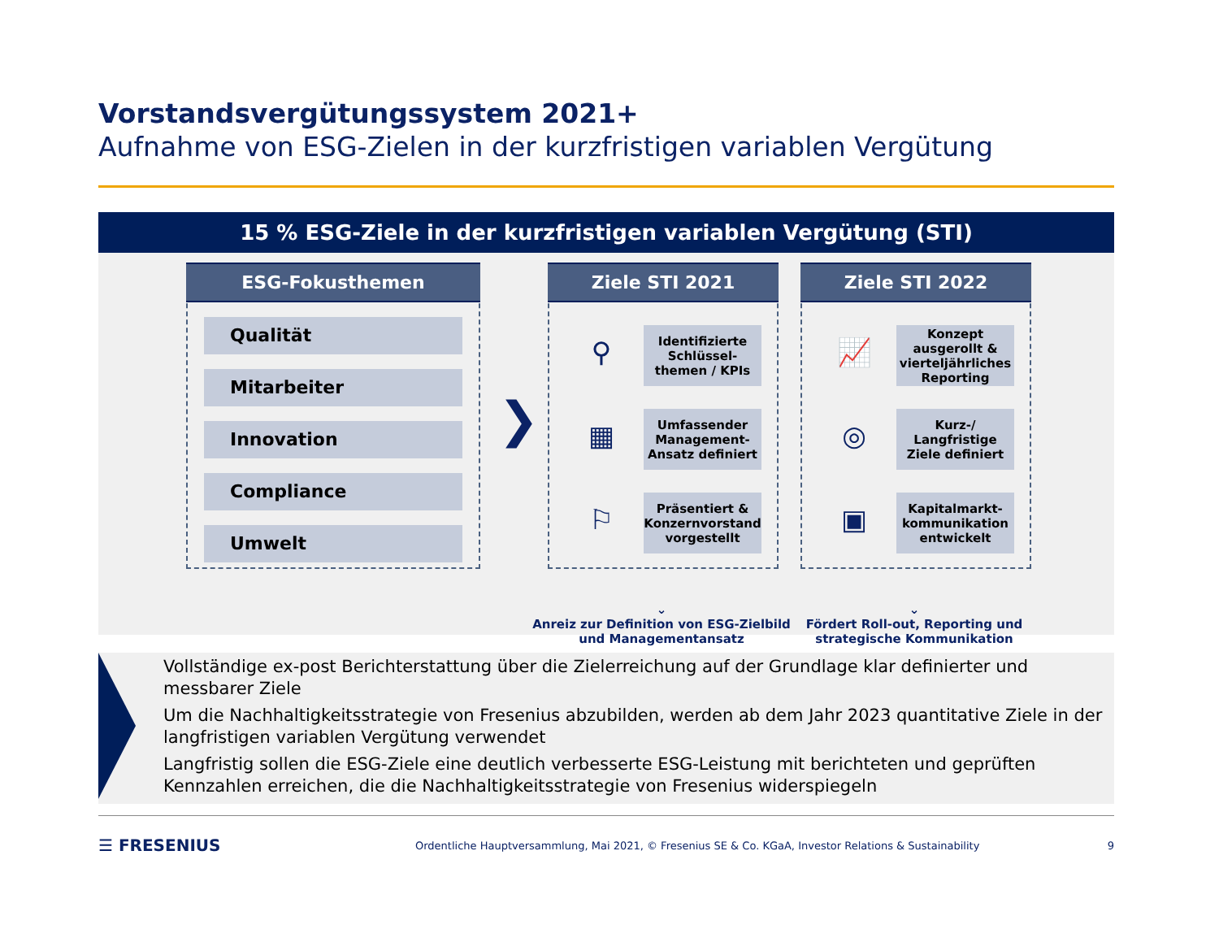Vorstandsvergütungssystem 2021+
Aufnahme von ESG-Zielen in der kurzfristigen variablen Vergütung
15 % ESG-Ziele in der kurzfristigen variablen Vergütung (STI)
ESG-Fokusthemen
Qualität
Mitarbeiter
Innovation
Compliance
Umwelt
❯
Ziele STI 2021
⚲
Identifizierte Schlüssel-themen / KPIs
▦
Umfassender Management-Ansatz definiert
⚐
Präsentiert & Konzernvorstand vorgestellt
Ziele STI 2022
📈
Konzept ausgerollt & vierteljährliches Reporting
◎
Kurz-/ Langfristige Ziele definiert
▣
Kapitalmarkt-kommunikation entwickelt
⌄
Anreiz zur Definition von ESG-Zielbild und Managementansatz
⌄
Fördert Roll-out, Reporting und strategische Kommunikation
Vollständige ex-post Berichterstattung über die Zielerreichung auf der Grundlage klar definierter und messbarer Ziele
Um die Nachhaltigkeitsstrategie von Fresenius abzubilden, werden ab dem Jahr 2023 quantitative Ziele in der langfristigen variablen Vergütung verwendet
Langfristig sollen die ESG-Ziele eine deutlich verbesserte ESG-Leistung mit berichteten und geprüften Kennzahlen erreichen, die die Nachhaltigkeitsstrategie von Fresenius widerspiegeln
☰ FRESENIUS Ordentliche Hauptversammlung, Mai 2021, © Fresenius SE & Co. KGaA, Investor Relations & Sustainability 9